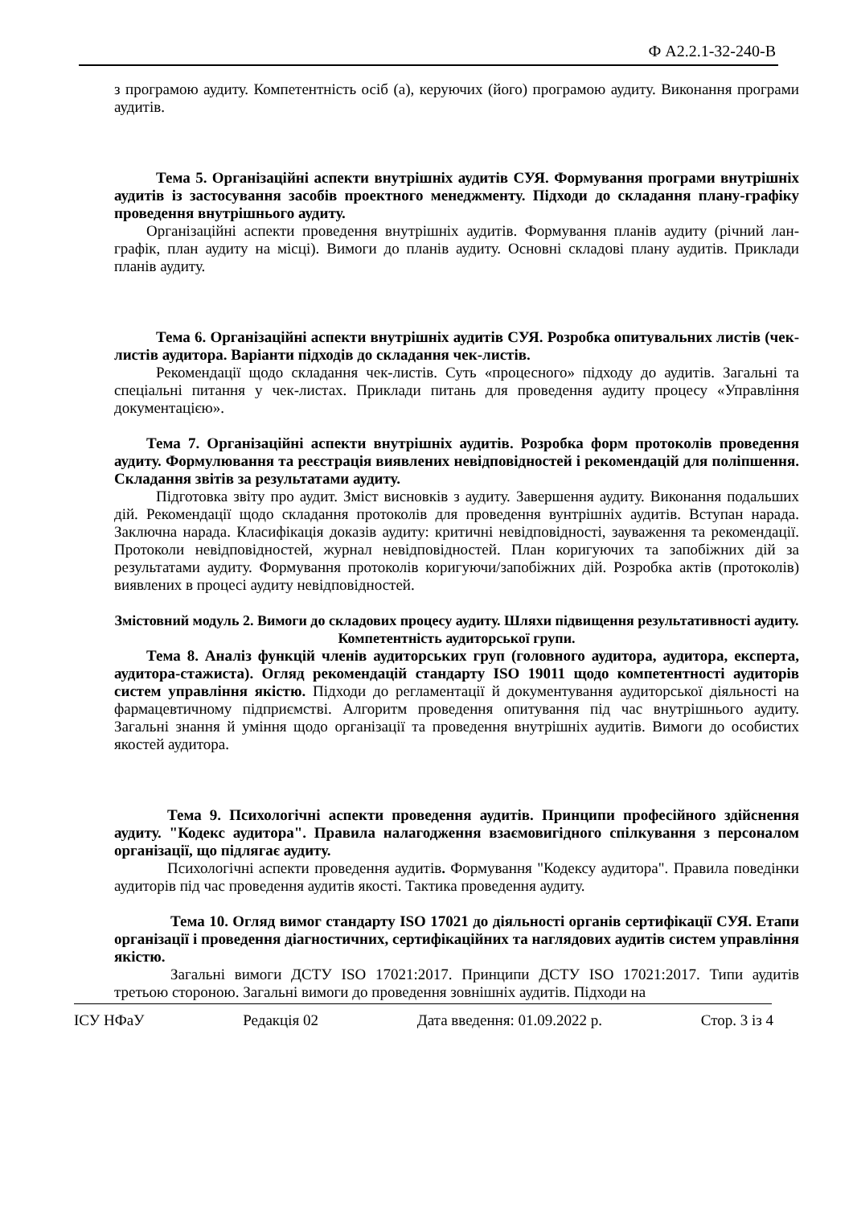Ф А2.2.1-32-240-В
з програмою аудиту. Компетентність осіб (а), керуючих (його) програмою аудиту. Виконання програми аудитів.
Тема 5. Організаційні аспекти внутрішніх аудитів СУЯ. Формування програми внутрішніх аудитів із застосування засобів проектного менеджменту. Підходи до складання плану-графіку проведення внутрішнього аудиту.
Організаційні аспекти проведення внутрішніх аудитів. Формування планів аудиту (річний лан-графік, план аудиту на місці). Вимоги до планів аудиту. Основні складові плану аудитів. Приклади планів аудиту.
Тема 6. Організаційні аспекти внутрішніх аудитів СУЯ. Розробка опитувальних листів (чек-листів аудитора. Варіанти підходів до складання чек-листів.
Рекомендації щодо складання чек-листів. Суть «процесного» підходу до аудитів. Загальні та спеціальні питання у чек-листах. Приклади питань для проведення аудиту процесу «Управління документацією».
Тема 7. Організаційні аспекти внутрішніх аудитів. Розробка форм протоколів проведення аудиту. Формулювання та реєстрація виявлених невідповідностей і рекомендацій для поліпшення. Складання звітів за результатами аудиту.
Підготовка звіту про аудит. Зміст висновків з аудиту. Завершення аудиту. Виконання подальших дій. Рекомендації щодо складання протоколів для проведення вунтрішніх аудитів. Вступан нарада. Заключна нарада. Класифікація доказів аудиту: критичні невідповідності, зауваження та рекомендації. Протоколи невідповідностей, журнал невідповідностей. План коригуючих та запобіжних дій за результатами аудиту. Формування протоколів коригуючи/запобіжних дій. Розробка актів (протоколів) виявлених в процесі аудиту невідповідностей.
Змістовний модуль 2. Вимоги до складових процесу аудиту. Шляхи підвищення результативності аудиту. Компетентність аудиторської групи.
Тема 8. Аналіз функцій членів аудиторських груп (головного аудитора, аудитора, експерта, аудитора-стажиста). Огляд рекомендацій стандарту ISO 19011 щодо компетентності аудиторів систем управління якістю. Підходи до регламентації й документування аудиторської діяльності на фармацевтичному підприємстві. Алгоритм проведення опитування під час внутрішнього аудиту. Загальні знання й уміння щодо організації та проведення внутрішніх аудитів. Вимоги до особистих якостей аудитора.
Тема 9. Психологічні аспекти проведення аудитів. Принципи професійного здійснення аудиту. "Кодекс аудитора". Правила налагодження взаємовигідного спілкування з персоналом організації, що підлягає аудиту.
Психологічні аспекти проведення аудитів. Формування "Кодексу аудитора". Правила поведінки аудиторів під час проведення аудитів якості. Тактика проведення аудиту.
Тема 10. Огляд вимог стандарту ISO 17021 до діяльності органів сертифікації СУЯ. Етапи організації і проведення діагностичних, сертифікаційних та наглядових аудитів систем управління якістю.
Загальні вимоги ДСТУ ISO 17021:2017. Принципи ДСТУ ISO 17021:2017. Типи аудитів третьою стороною. Загальні вимоги до проведення зовнішніх аудитів. Підходи на
ІСУ НФаУ Редакція 02 Дата введення: 01.09.2022 р. Стор. 3 із 4